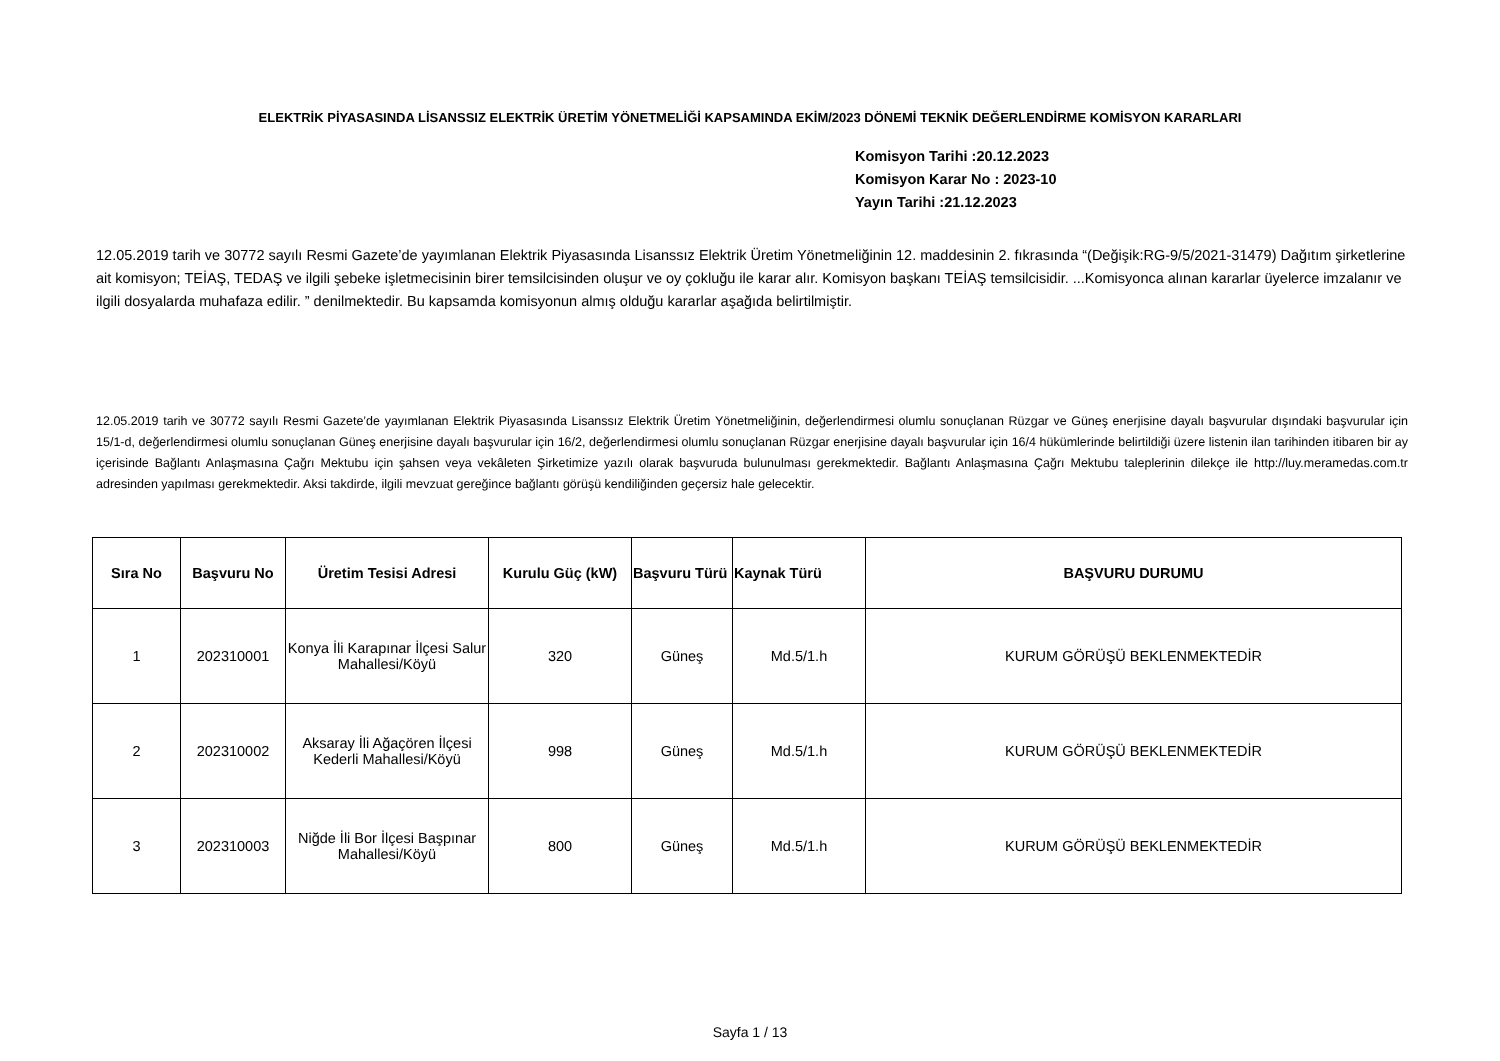ELEKTRİK PİYASASINDA LİSANSSIZ ELEKTRİK ÜRETİM YÖNETMELİĞİ KAPSAMINDA EKİM/2023 DÖNEMİ TEKNİK DEĞERLENDİRME KOMİSYON KARARLARI
Komisyon Tarihi :20.12.2023
Komisyon Karar No : 2023-10
Yayın Tarihi :21.12.2023
12.05.2019 tarih ve 30772 sayılı Resmi Gazete’de yayımlanan Elektrik Piyasasında Lisanssız Elektrik Üretim Yönetmeliğinin 12. maddesinin 2. fıkrasında “(Değişik:RG-9/5/2021-31479) Dağıtım şirketlerine ait komisyon; TEİAŞ, TEDAŞ ve ilgili şebeke işletmecisinin birer temsilcisinden oluşur ve oy çokluğu ile karar alır. Komisyon başkanı TEİAŞ temsilcisidir. ...Komisyonca alınan kararlar üyelerce imzalanır ve ilgili dosyalarda muhafaza edilir. ” denilmektedir. Bu kapsamda komisyonun almış olduğu kararlar aşağıda belirtilmiştir.
12.05.2019 tarih ve 30772 sayılı Resmi Gazete’de yayımlanan Elektrik Piyasasında Lisanssız Elektrik Üretim Yönetmeliğinin, değerlendirmesi olumlu sonuçlanan Rüzgar ve Güneş enerjisine dayalı başvurular dışındaki başvurular için 15/1-d, değerlendirmesi olumlu sonuçlanan Güneş enerjisine dayalı başvurular için 16/2, değerlendirmesi olumlu sonuçlanan Rüzgar enerjisine dayalı başvurular için 16/4 hükümlerinde belirtildiği üzere listenin ilan tarihinden itibaren bir ay içerisinde Bağlantı Anlaşmasına Çağrı Mektubu için şahsen veya vekâleten Şirketimize yazılı olarak başvuruda bulunulması gerekmektedir. Bağlantı Anlaşmasına Çağrı Mektubu taleplerinin dilekçe ile http://luy.meramedas.com.tr adresinden yapılması gerekmektedir. Aksi takdirde, ilgili mevzuat gereğince bağlantı görüşü kendiliğinden geçersiz hale gelecektir.
| Sıra No | Başvuru No | Üretim Tesisi Adresi | Kurulu Güç (kW) | Başvuru Türü | Kaynak Türü | BAŞVURU DURUMU |
| --- | --- | --- | --- | --- | --- | --- |
| 1 | 202310001 | Konya İli Karapınar İlçesi Salur Mahallesi/Köyü | 320 | Güneş | Md.5/1.h | KURUM GÖRÜŞÜ BEKLENMEKTEDİR |
| 2 | 202310002 | Aksaray İli Ağaçören İlçesi Kederli Mahallesi/Köyü | 998 | Güneş | Md.5/1.h | KURUM GÖRÜŞÜ BEKLENMEKTEDİR |
| 3 | 202310003 | Niğde İli Bor İlçesi Başpınar Mahallesi/Köyü | 800 | Güneş | Md.5/1.h | KURUM GÖRÜŞÜ BEKLENMEKTEDİR |
Sayfa 1 / 13